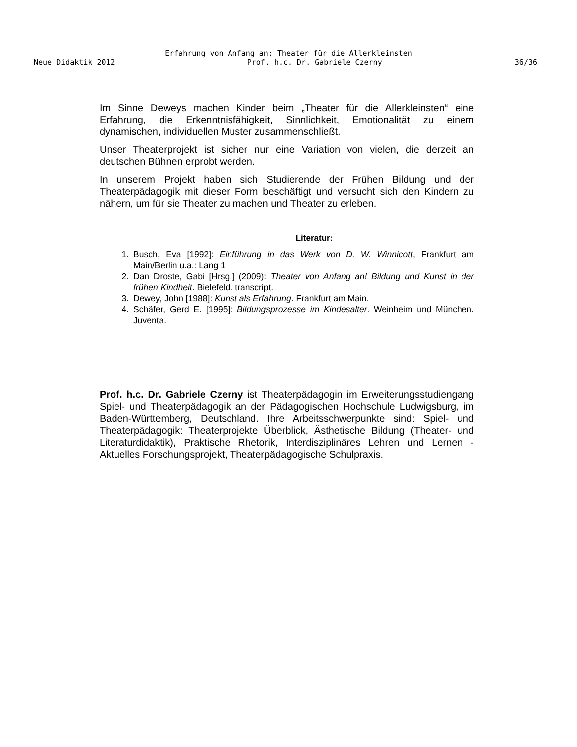Erfahrung von Anfang an: Theater für die Allerkleinsten
Neue Didaktik 2012 Prof. h.c. Dr. Gabriele Czerny 36/36
Im Sinne Deweys machen Kinder beim „Theater für die Allerkleinsten“ eine Erfahrung, die Erkenntnisfähigkeit, Sinnlichkeit, Emotionalität zu einem dynamischen, individuellen Muster zusammenschließt.
Unser Theaterprojekt ist sicher nur eine Variation von vielen, die derzeit an deutschen Bühnen erprobt werden.
In unserem Projekt haben sich Studierende der Frühen Bildung und der Theaterpädagogik mit dieser Form beschäftigt und versucht sich den Kindern zu nähern, um für sie Theater zu machen und Theater zu erleben.
Literatur:
1. Busch, Eva [1992]: Einführung in das Werk von D. W. Winnicott, Frankfurt am Main/Berlin u.a.: Lang 1
2. Dan Droste, Gabi [Hrsg.] (2009): Theater von Anfang an! Bildung und Kunst in der frühen Kindheit. Bielefeld. transcript.
3. Dewey, John [1988]: Kunst als Erfahrung. Frankfurt am Main.
4. Schäfer, Gerd E. [1995]: Bildungsprozesse im Kindesalter. Weinheim und München. Juventa.
Prof. h.c. Dr. Gabriele Czerny ist Theaterpädagogin im Erweiterungsstudiengang Spiel- und Theaterpädagogik an der Pädagogischen Hochschule Ludwigsburg, im Baden-Württemberg, Deutschland. Ihre Arbeitsschwerpunkte sind: Spiel- und Theaterpädagogik: Theaterprojekte Überblick, Ästhetische Bildung (Theater- und Literaturdidaktik), Praktische Rhetorik, Interdisziplinäres Lehren und Lernen - Aktuelles Forschungsprojekt, Theaterpädagogische Schulpraxis.